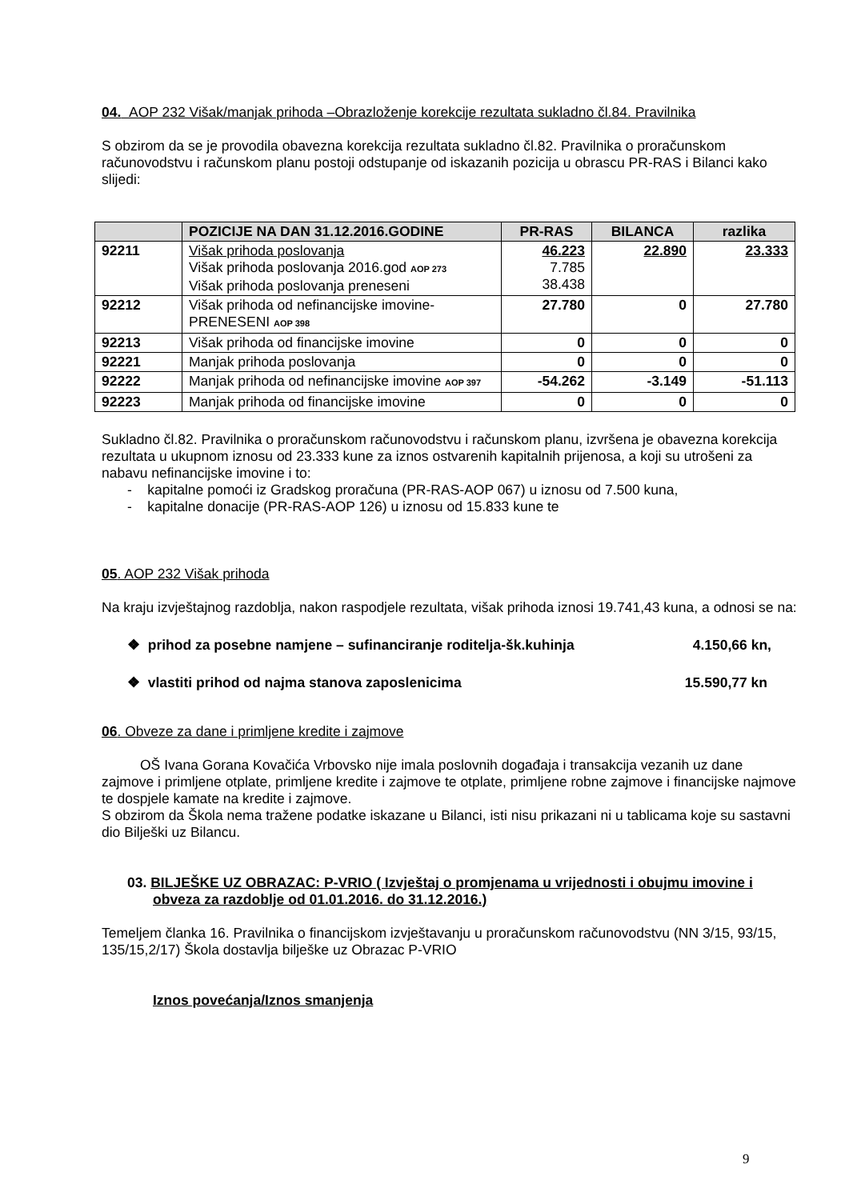04. AOP 232 Višak/manjak prihoda –Obrazloženje korekcije rezultata sukladno čl.84. Pravilnika
S obzirom da se je provodila obavezna korekcija rezultata sukladno čl.82. Pravilnika o proračunskom računovodstvu i računskom planu postoji odstupanje od iskazanih pozicija u obrascu PR-RAS i Bilanci kako slijedi:
| | POZICIJE NA DAN 31.12.2016.GODINE | PR-RAS | BILANCA | razlika |
| --- | --- | --- | --- | --- |
| 92211 | Višak prihoda poslovanja Višak prihoda poslovanja 2016.god AOP 273 Višak prihoda poslovanja preneseni | 46.223 7.785 38.438 | 22.890 | 23.333 |
| 92212 | Višak prihoda od nefinancijske imovine-PRENESENI AOP 398 | 27.780 | 0 | 27.780 |
| 92213 | Višak prihoda od financijske imovine | 0 | 0 | 0 |
| 92221 | Manjak prihoda poslovanja | 0 | 0 | 0 |
| 92222 | Manjak prihoda od nefinancijske imovine AOP 397 | -54.262 | -3.149 | -51.113 |
| 92223 | Manjak prihoda od financijske imovine | 0 | 0 | 0 |
Sukladno čl.82. Pravilnika o proračunskom računovodstvu i računskom planu, izvršena je obavezna korekcija rezultata u ukupnom iznosu od 23.333 kune za iznos ostvarenih kapitalnih prijenosa, a koji su utrošeni za nabavu nefinancijske imovine i to:
- kapitalne pomoći iz Gradskog proračuna (PR-RAS-AOP 067) u iznosu od 7.500 kuna,
- kapitalne donacije (PR-RAS-AOP 126) u iznosu od 15.833 kune te
05. AOP 232 Višak prihoda
Na kraju izvještajnog razdoblja, nakon raspodjele rezultata, višak prihoda iznosi 19.741,43 kuna, a odnosi se na:
❖ prihod za posebne namjene – sufinanciranje roditelja-šk.kuhinja 4.150,66 kn,
❖ vlastiti prihod od najma stanova zaposlenicima 15.590,77 kn
06. Obveze za dane i primljene kredite i zajmove
OŠ Ivana Gorana Kovačića Vrbovsko nije imala poslovnih događaja i transakcija vezanih uz dane zajmove i primljene otplate, primljene kredite i zajmove te otplate, primljene robne zajmove i financijske najmove te dospjele kamate na kredite i zajmove.
S obzirom da Škola nema tražene podatke iskazane u Bilanci, isti nisu prikazani ni u tablicama koje su sastavni dio Bilješki uz Bilancu.
03. BILJEŠKE UZ OBRAZAC: P-VRIO ( Izvještaj o promjenama u vrijednosti i obujmu imovine i obveza za razdoblje od 01.01.2016. do 31.12.2016.)
Temeljem članka 16. Pravilnika o financijskom izvještavanju u proračunskom računovodstvu (NN 3/15, 93/15, 135/15,2/17) Škola dostavlja bilješke uz Obrazac P-VRIO
Iznos povećanja/Iznos smanjenja
9